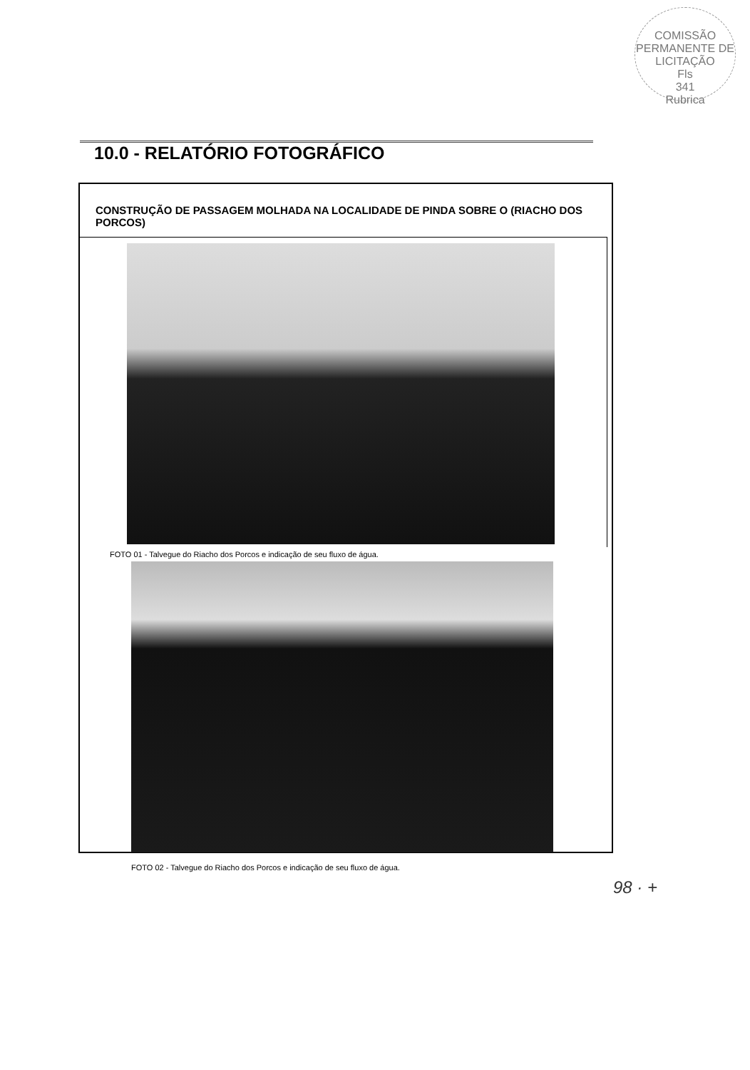COMISSÃO PERMANENTE DE LICITAÇÃO
Fls
341
Rubrica
10.0 - RELATÓRIO FOTOGRÁFICO
CONSTRUÇÃO DE PASSAGEM MOLHADA NA LOCALIDADE DE PINDA SOBRE O (RIACHO DOS PORCOS)
FOTO 01 - Talvegue do Riacho dos Porcos e indicação de seu fluxo de água.
FOTO 02 - Talvegue do Riacho dos Porcos e indicação de seu fluxo de água.
98 · +